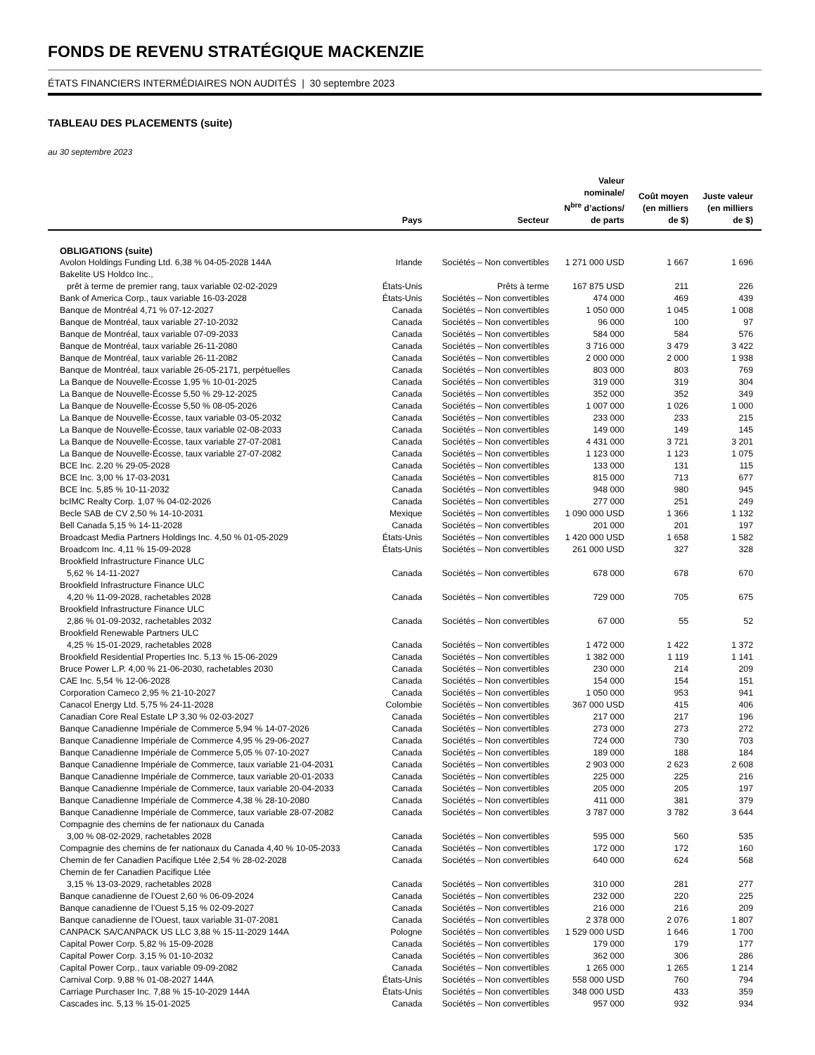FONDS DE REVENU STRATÉGIQUE MACKENZIE
ÉTATS FINANCIERS INTERMÉDIAIRES NON AUDITÉS | 30 septembre 2023
TABLEAU DES PLACEMENTS (suite)
au 30 septembre 2023
| | Pays | Secteur | Valeur nominale/ N<sup>bre</sup> d’actions/ de parts | Coût moyen (en milliers de $) | Juste valeur (en milliers de $) |
| --- | --- | --- | --- | --- | --- |
| OBLIGATIONS (suite) | | | | | |
| Avolon Holdings Funding Ltd. 6,38 % 04-05-2028 144A | Irlande | Sociétés – Non convertibles | 1 271 000 USD | 1 667 | 1 696 |
| Bakelite US Holdco Inc., | | | | | |
| prêt à terme de premier rang, taux variable 02-02-2029 | États-Unis | Prêts à terme | 167 875 USD | 211 | 226 |
| Bank of America Corp., taux variable 16-03-2028 | États-Unis | Sociétés – Non convertibles | 474 000 | 469 | 439 |
| Banque de Montréal 4,71 % 07-12-2027 | Canada | Sociétés – Non convertibles | 1 050 000 | 1 045 | 1 008 |
| Banque de Montréal, taux variable 27-10-2032 | Canada | Sociétés – Non convertibles | 96 000 | 100 | 97 |
| Banque de Montréal, taux variable 07-09-2033 | Canada | Sociétés – Non convertibles | 584 000 | 584 | 576 |
| Banque de Montréal, taux variable 26-11-2080 | Canada | Sociétés – Non convertibles | 3 716 000 | 3 479 | 3 422 |
| Banque de Montréal, taux variable 26-11-2082 | Canada | Sociétés – Non convertibles | 2 000 000 | 2 000 | 1 938 |
| Banque de Montréal, taux variable 26-05-2171, perpétuelles | Canada | Sociétés – Non convertibles | 803 000 | 803 | 769 |
| La Banque de Nouvelle-Écosse 1,95 % 10-01-2025 | Canada | Sociétés – Non convertibles | 319 000 | 319 | 304 |
| La Banque de Nouvelle-Écosse 5,50 % 29-12-2025 | Canada | Sociétés – Non convertibles | 352 000 | 352 | 349 |
| La Banque de Nouvelle-Écosse 5,50 % 08-05-2026 | Canada | Sociétés – Non convertibles | 1 007 000 | 1 026 | 1 000 |
| La Banque de Nouvelle-Écosse, taux variable 03-05-2032 | Canada | Sociétés – Non convertibles | 233 000 | 233 | 215 |
| La Banque de Nouvelle-Écosse, taux variable 02-08-2033 | Canada | Sociétés – Non convertibles | 149 000 | 149 | 145 |
| La Banque de Nouvelle-Écosse, taux variable 27-07-2081 | Canada | Sociétés – Non convertibles | 4 431 000 | 3 721 | 3 201 |
| La Banque de Nouvelle-Écosse, taux variable 27-07-2082 | Canada | Sociétés – Non convertibles | 1 123 000 | 1 123 | 1 075 |
| BCE Inc. 2,20 % 29-05-2028 | Canada | Sociétés – Non convertibles | 133 000 | 131 | 115 |
| BCE Inc. 3,00 % 17-03-2031 | Canada | Sociétés – Non convertibles | 815 000 | 713 | 677 |
| BCE Inc. 5,85 % 10-11-2032 | Canada | Sociétés – Non convertibles | 948 000 | 980 | 945 |
| bcIMC Realty Corp. 1,07 % 04-02-2026 | Canada | Sociétés – Non convertibles | 277 000 | 251 | 249 |
| Becle SAB de CV 2,50 % 14-10-2031 | Mexique | Sociétés – Non convertibles | 1 090 000 USD | 1 366 | 1 132 |
| Bell Canada 5,15 % 14-11-2028 | Canada | Sociétés – Non convertibles | 201 000 | 201 | 197 |
| Broadcast Media Partners Holdings Inc. 4,50 % 01-05-2029 | États-Unis | Sociétés – Non convertibles | 1 420 000 USD | 1 658 | 1 582 |
| Broadcom Inc. 4,11 % 15-09-2028 | États-Unis | Sociétés – Non convertibles | 261 000 USD | 327 | 328 |
| Brookfield Infrastructure Finance ULC | | | | | |
| 5,62 % 14-11-2027 | Canada | Sociétés – Non convertibles | 678 000 | 678 | 670 |
| Brookfield Infrastructure Finance ULC | | | | | |
| 4,20 % 11-09-2028, rachetables 2028 | Canada | Sociétés – Non convertibles | 729 000 | 705 | 675 |
| Brookfield Infrastructure Finance ULC | | | | | |
| 2,86 % 01-09-2032, rachetables 2032 | Canada | Sociétés – Non convertibles | 67 000 | 55 | 52 |
| Brookfield Renewable Partners ULC | | | | | |
| 4,25 % 15-01-2029, rachetables 2028 | Canada | Sociétés – Non convertibles | 1 472 000 | 1 422 | 1 372 |
| Brookfield Residential Properties Inc. 5,13 % 15-06-2029 | Canada | Sociétés – Non convertibles | 1 382 000 | 1 119 | 1 141 |
| Bruce Power L.P. 4,00 % 21-06-2030, rachetables 2030 | Canada | Sociétés – Non convertibles | 230 000 | 214 | 209 |
| CAE Inc. 5,54 % 12-06-2028 | Canada | Sociétés – Non convertibles | 154 000 | 154 | 151 |
| Corporation Cameco 2,95 % 21-10-2027 | Canada | Sociétés – Non convertibles | 1 050 000 | 953 | 941 |
| Canacol Energy Ltd. 5,75 % 24-11-2028 | Colombie | Sociétés – Non convertibles | 367 000 USD | 415 | 406 |
| Canadian Core Real Estate LP 3,30 % 02-03-2027 | Canada | Sociétés – Non convertibles | 217 000 | 217 | 196 |
| Banque Canadienne Impériale de Commerce 5,94 % 14-07-2026 | Canada | Sociétés – Non convertibles | 273 000 | 273 | 272 |
| Banque Canadienne Impériale de Commerce 4,95 % 29-06-2027 | Canada | Sociétés – Non convertibles | 724 000 | 730 | 703 |
| Banque Canadienne Impériale de Commerce 5,05 % 07-10-2027 | Canada | Sociétés – Non convertibles | 189 000 | 188 | 184 |
| Banque Canadienne Impériale de Commerce, taux variable 21-04-2031 | Canada | Sociétés – Non convertibles | 2 903 000 | 2 623 | 2 608 |
| Banque Canadienne Impériale de Commerce, taux variable 20-01-2033 | Canada | Sociétés – Non convertibles | 225 000 | 225 | 216 |
| Banque Canadienne Impériale de Commerce, taux variable 20-04-2033 | Canada | Sociétés – Non convertibles | 205 000 | 205 | 197 |
| Banque Canadienne Impériale de Commerce 4,38 % 28-10-2080 | Canada | Sociétés – Non convertibles | 411 000 | 381 | 379 |
| Banque Canadienne Impériale de Commerce, taux variable 28-07-2082 | Canada | Sociétés – Non convertibles | 3 787 000 | 3 782 | 3 644 |
| Compagnie des chemins de fer nationaux du Canada | | | | | |
| 3,00 % 08-02-2029, rachetables 2028 | Canada | Sociétés – Non convertibles | 595 000 | 560 | 535 |
| Compagnie des chemins de fer nationaux du Canada 4,40 % 10-05-2033 | Canada | Sociétés – Non convertibles | 172 000 | 172 | 160 |
| Chemin de fer Canadien Pacifique Ltée 2,54 % 28-02-2028 | Canada | Sociétés – Non convertibles | 640 000 | 624 | 568 |
| Chemin de fer Canadien Pacifique Ltée | | | | | |
| 3,15 % 13-03-2029, rachetables 2028 | Canada | Sociétés – Non convertibles | 310 000 | 281 | 277 |
| Banque canadienne de l’Ouest 2,60 % 06-09-2024 | Canada | Sociétés – Non convertibles | 232 000 | 220 | 225 |
| Banque canadienne de l’Ouest 5,15 % 02-09-2027 | Canada | Sociétés – Non convertibles | 216 000 | 216 | 209 |
| Banque canadienne de l’Ouest, taux variable 31-07-2081 | Canada | Sociétés – Non convertibles | 2 378 000 | 2 076 | 1 807 |
| CANPACK SA/CANPACK US LLC 3,88 % 15-11-2029 144A | Pologne | Sociétés – Non convertibles | 1 529 000 USD | 1 646 | 1 700 |
| Capital Power Corp. 5,82 % 15-09-2028 | Canada | Sociétés – Non convertibles | 179 000 | 179 | 177 |
| Capital Power Corp. 3,15 % 01-10-2032 | Canada | Sociétés – Non convertibles | 362 000 | 306 | 286 |
| Capital Power Corp., taux variable 09-09-2082 | Canada | Sociétés – Non convertibles | 1 265 000 | 1 265 | 1 214 |
| Carnival Corp. 9,88 % 01-08-2027 144A | États-Unis | Sociétés – Non convertibles | 558 000 USD | 760 | 794 |
| Carriage Purchaser Inc. 7,88 % 15-10-2029 144A | États-Unis | Sociétés – Non convertibles | 348 000 USD | 433 | 359 |
| Cascades inc. 5,13 % 15-01-2025 | Canada | Sociétés – Non convertibles | 957 000 | 932 | 934 |